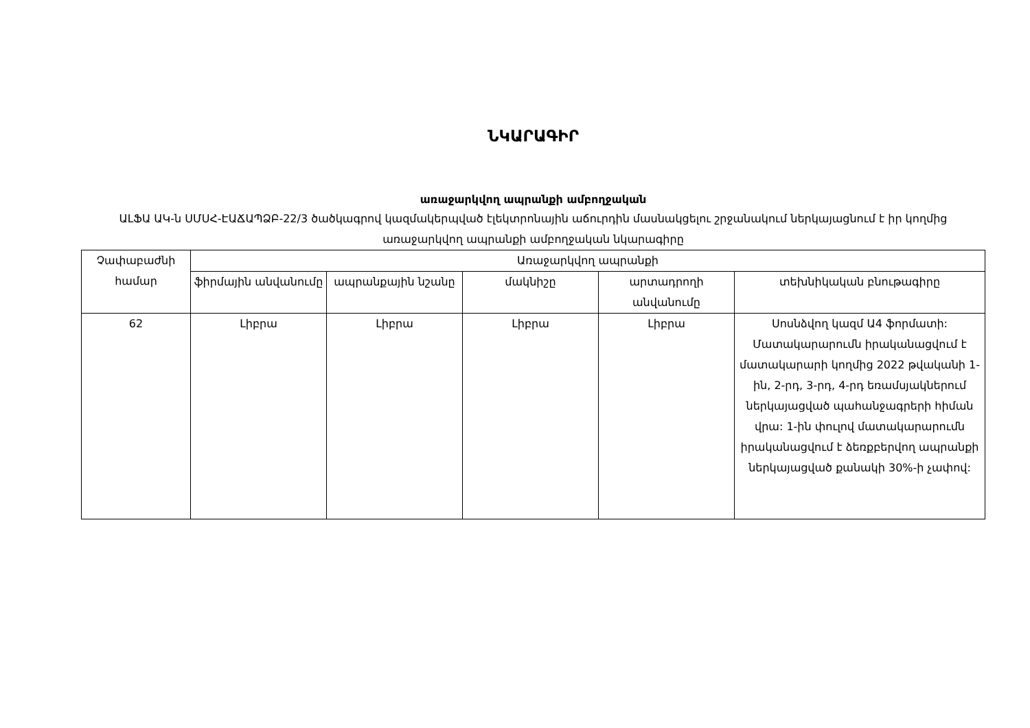ՆԿԱՐԱԳԻՐ
առաջարկվող ապրանքի ամբողջական
ԱԼՖԱ ԱԿ-ն ՍՄՍՀ-ԷԱՃԱՊՁԲ-22/3 ծածկագրով կազմակերպված էլեկտրոնային աճուրդին մասնակցելու շրջանակում ներկայացնում է իր կողմից առաջարկվող ապրանքի ամբողջական նկարագիրը
| Չափաբաժնի համար | Առաջարկվող ապրանքի | | | | |
| --- | --- | --- | --- | --- | --- |
| | ֆիրմային անվանումը | ապրանքային նշանը | մակնիշը | արտադրողի անվանումը | տեխնիկական բնութագիրը |
| 62 | Լիբրա | Լիբրա | Լիբրա | Լիբրա | Սոսնձվող կազմ Ա4 ֆորմատի: Մատակարարումն իրականացվում է մատակարարի կողմից 2022 թվականի 1-ին, 2-րդ, 3-րդ, 4-րդ եռամսյակներում ներկայացված պահանջագրերի հիման վրա: 1-ին փուլով մատակարարումն իրականացվում է ձեռքբերվող ապրանքի ներկայացված քանակի 30%-ի չափով: |